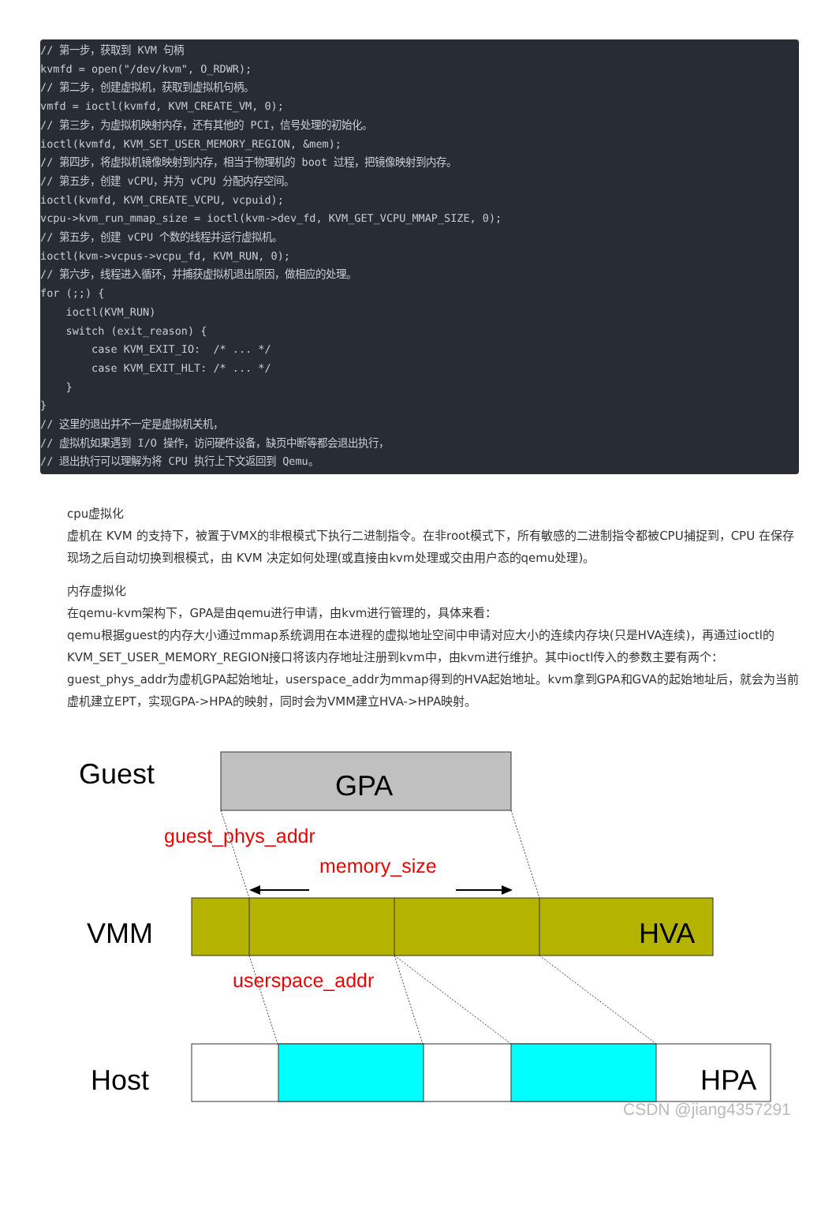// 第一步，获取到 KVM 句柄
kvmfd = open("/dev/kvm", O_RDWR);
// 第二步，创建虚拟机，获取到虚拟机句柄。
vmfd = ioctl(kvmfd, KVM_CREATE_VM, 0);
// 第三步，为虚拟机映射内存，还有其他的 PCI，信号处理的初始化。
ioctl(kvmfd, KVM_SET_USER_MEMORY_REGION, &mem);
// 第四步，将虚拟机镜像映射到内存，相当于物理机的 boot 过程，把镜像映射到内存。
// 第五步，创建 vCPU，并为 vCPU 分配内存空间。
ioctl(kvmfd, KVM_CREATE_VCPU, vcpuid);
vcpu->kvm_run_mmap_size = ioctl(kvm->dev_fd, KVM_GET_VCPU_MMAP_SIZE, 0);
// 第五步，创建 vCPU 个数的线程并运行虚拟机。
ioctl(kvm->vcpus->vcpu_fd, KVM_RUN, 0);
// 第六步，线程进入循环，并捕获虚拟机退出原因，做相应的处理。
for (;;) {
    ioctl(KVM_RUN)
    switch (exit_reason) {
        case KVM_EXIT_IO:  /* ... */
        case KVM_EXIT_HLT: /* ... */
    }
}
// 这里的退出并不一定是虚拟机关机，
// 虚拟机如果遇到 I/O 操作，访问硬件设备，缺页中断等都会退出执行，
// 退出执行可以理解为将 CPU 执行上下文返回到 Qemu。
cpu虚拟化
虚机在 KVM 的支持下，被置于VMX的非根模式下执行二进制指令。在非root模式下，所有敏感的二进制指令都被CPU捕捉到，CPU 在保存现场之后自动切换到根模式，由 KVM 决定如何处理(或直接由kvm处理或交由用户态的qemu处理)。
内存虚拟化
在qemu-kvm架构下，GPA是由qemu进行申请，由kvm进行管理的，具体来看：
qemu根据guest的内存大小通过mmap系统调用在本进程的虚拟地址空间中申请对应大小的连续内存块(只是HVA连续)，再通过ioctl的KVM_SET_USER_MEMORY_REGION接口将该内存地址注册到kvm中，由kvm进行维护。其中ioctl传入的参数主要有两个：guest_phys_addr为虚机GPA起始地址，userspace_addr为mmap得到的HVA起始地址。kvm拿到GPA和GVA的起始地址后，就会为当前虚机建立EPT，实现GPA->HPA的映射，同时会为VMM建立HVA->HPA映射。
Guest
GPA
guest_phys_addr
memory_size
VMM
HVA
userspace_addr
Host
HPA
CSDN @jiang4357291